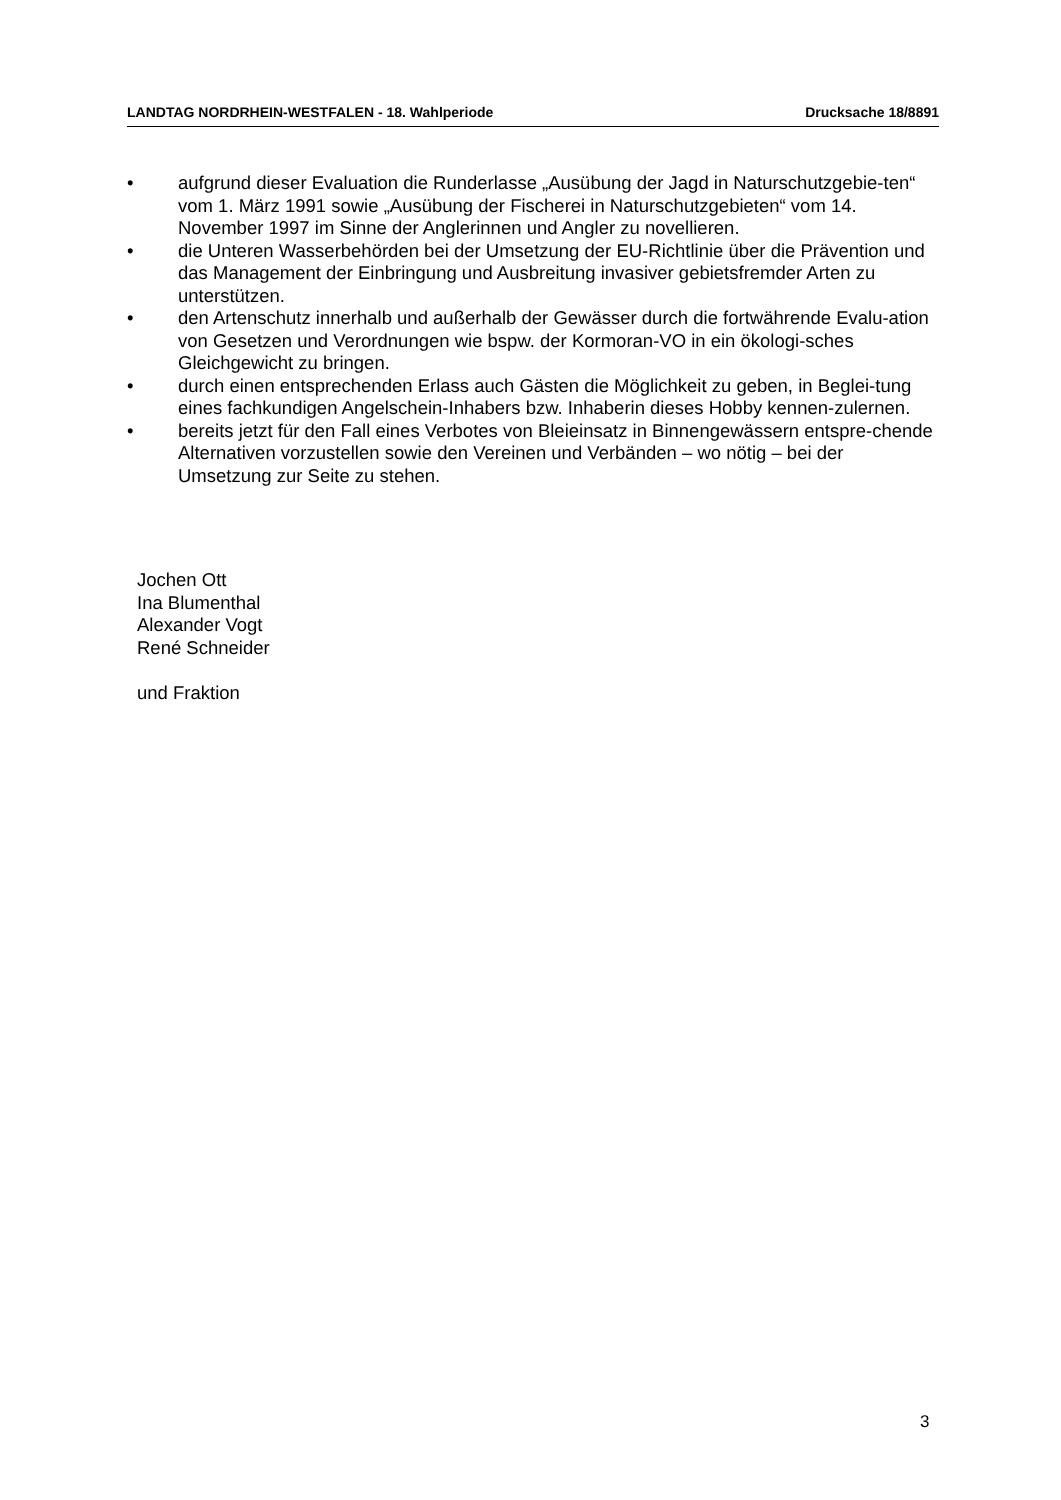LANDTAG NORDRHEIN-WESTFALEN - 18. Wahlperiode Drucksache 18/8891
• aufgrund dieser Evaluation die Runderlasse „Ausübung der Jagd in Naturschutzgebie-ten“ vom 1. März 1991 sowie „Ausübung der Fischerei in Naturschutzgebieten“ vom 14. November 1997 im Sinne der Anglerinnen und Angler zu novellieren.
• die Unteren Wasserbehörden bei der Umsetzung der EU-Richtlinie über die Prävention und das Management der Einbringung und Ausbreitung invasiver gebietsfremder Arten zu unterstützen.
• den Artenschutz innerhalb und außerhalb der Gewässer durch die fortwährende Evalu-ation von Gesetzen und Verordnungen wie bspw. der Kormoran-VO in ein ökologi-sches Gleichgewicht zu bringen.
• durch einen entsprechenden Erlass auch Gästen die Möglichkeit zu geben, in Beglei-tung eines fachkundigen Angelschein-Inhabers bzw. Inhaberin dieses Hobby kennen-zulernen.
• bereits jetzt für den Fall eines Verbotes von Bleieinsatz in Binnengewässern entspre-chende Alternativen vorzustellen sowie den Vereinen und Verbänden – wo nötig – bei der Umsetzung zur Seite zu stehen.
Jochen Ott
Ina Blumenthal
Alexander Vogt
René Schneider
und Fraktion
3